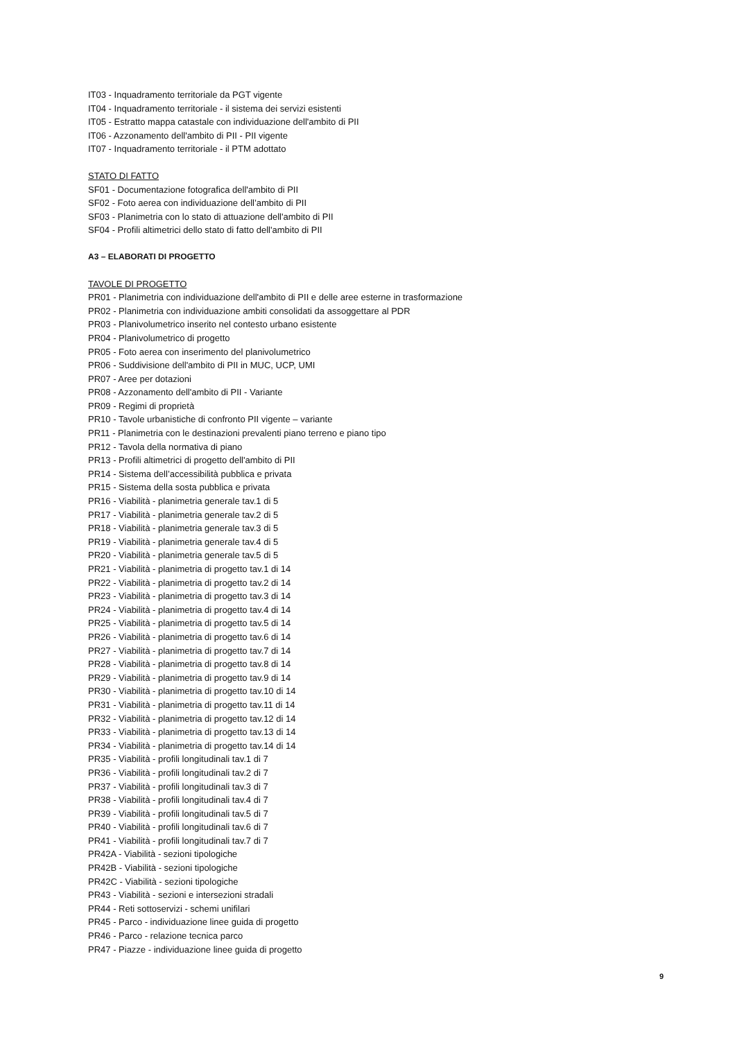IT03 - Inquadramento territoriale da PGT vigente
IT04 - Inquadramento territoriale - il sistema dei servizi esistenti
IT05 - Estratto mappa catastale con individuazione dell'ambito di PII
IT06 - Azzonamento dell'ambito di PII - PII vigente
IT07 - Inquadramento territoriale - il PTM adottato
STATO DI FATTO
SF01 - Documentazione fotografica dell'ambito di PII
SF02 - Foto aerea con individuazione dell’ambito di PII
SF03 - Planimetria con lo stato di attuazione dell'ambito di PII
SF04 - Profili altimetrici dello stato di fatto dell'ambito di PII
A3 – ELABORATI DI PROGETTO
TAVOLE DI PROGETTO
PR01 - Planimetria con individuazione dell'ambito di PII e delle aree esterne in trasformazione
PR02 - Planimetria con individuazione ambiti consolidati da assoggettare al PDR
PR03 - Planivolumetrico inserito nel contesto urbano esistente
PR04 - Planivolumetrico di progetto
PR05 - Foto aerea con inserimento del planivolumetrico
PR06 - Suddivisione dell'ambito di PII in MUC, UCP, UMI
PR07 - Aree per dotazioni
PR08 - Azzonamento dell'ambito di PII - Variante
PR09 - Regimi di proprietà
PR10 - Tavole urbanistiche di confronto PII vigente – variante
PR11 - Planimetria con le destinazioni prevalenti piano terreno e piano tipo
PR12 - Tavola della normativa di piano
PR13 - Profili altimetrici di progetto dell'ambito di PII
PR14 - Sistema dell’accessibilità pubblica e privata
PR15 - Sistema della sosta pubblica e privata
PR16 - Viabilità - planimetria generale tav.1 di 5
PR17 - Viabilità - planimetria generale tav.2 di 5
PR18 - Viabilità - planimetria generale tav.3 di 5
PR19 - Viabilità - planimetria generale tav.4 di 5
PR20 - Viabilità - planimetria generale tav.5 di 5
PR21 - Viabilità - planimetria di progetto tav.1 di 14
PR22 - Viabilità - planimetria di progetto tav.2 di 14
PR23 - Viabilità - planimetria di progetto tav.3 di 14
PR24 - Viabilità - planimetria di progetto tav.4 di 14
PR25 - Viabilità - planimetria di progetto tav.5 di 14
PR26 - Viabilità - planimetria di progetto tav.6 di 14
PR27 - Viabilità - planimetria di progetto tav.7 di 14
PR28 - Viabilità - planimetria di progetto tav.8 di 14
PR29 - Viabilità - planimetria di progetto tav.9 di 14
PR30 - Viabilità - planimetria di progetto tav.10 di 14
PR31 - Viabilità - planimetria di progetto tav.11 di 14
PR32 - Viabilità - planimetria di progetto tav.12 di 14
PR33 - Viabilità - planimetria di progetto tav.13 di 14
PR34 - Viabilità - planimetria di progetto tav.14 di 14
PR35 - Viabilità - profili longitudinali tav.1 di 7
PR36 - Viabilità - profili longitudinali tav.2 di 7
PR37 - Viabilità - profili longitudinali tav.3 di 7
PR38 - Viabilità - profili longitudinali tav.4 di 7
PR39 - Viabilità - profili longitudinali tav.5 di 7
PR40 - Viabilità - profili longitudinali tav.6 di 7
PR41 - Viabilità - profili longitudinali tav.7 di 7
PR42A - Viabilità - sezioni tipologiche
PR42B - Viabilità - sezioni tipologiche
PR42C - Viabilità - sezioni tipologiche
PR43 - Viabilità - sezioni e intersezioni stradali
PR44 - Reti sottoservizi - schemi unifilari
PR45 - Parco - individuazione linee guida di progetto
PR46 - Parco - relazione tecnica parco
PR47 - Piazze - individuazione linee guida di progetto
9